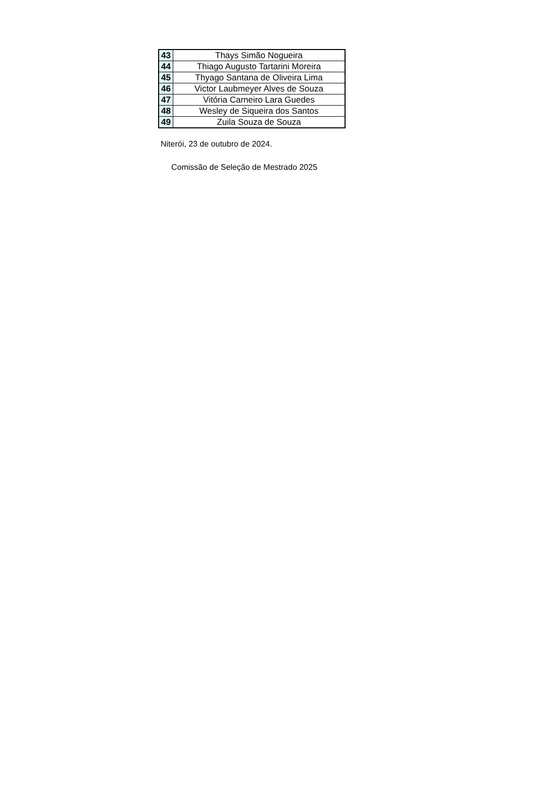| 43 | Thays Simão Nogueira |
| 44 | Thiago Augusto Tartarini Moreira |
| 45 | Thyago Santana de Oliveira Lima |
| 46 | Victor Laubmeyer Alves de Souza |
| 47 | Vitória Carneiro Lara Guedes |
| 48 | Wesley de Siqueira dos Santos |
| 49 | Zuila Souza de Souza |
Niterói, 23 de outubro de 2024.
Comissão de Seleção de Mestrado 2025